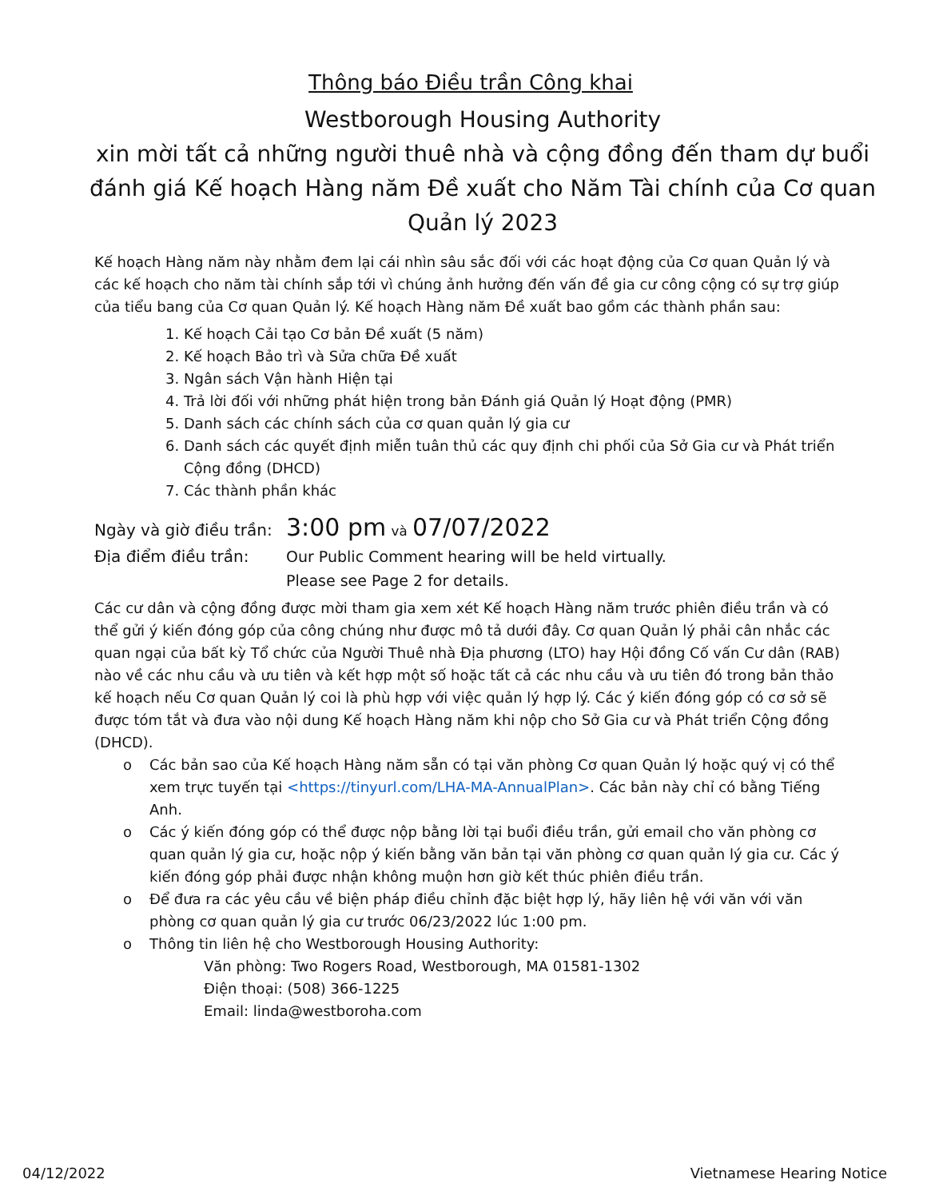Thông báo Điều trần Công khai
Westborough Housing Authority
xin mời tất cả những người thuê nhà và cộng đồng đến tham dự buổi đánh giá Kế hoạch Hàng năm Đề xuất cho Năm Tài chính của Cơ quan Quản lý 2023
Kế hoạch Hàng năm này nhằm đem lại cái nhìn sâu sắc đối với các hoạt động của Cơ quan Quản lý và các kế hoạch cho năm tài chính sắp tới vì chúng ảnh hưởng đến vấn đề gia cư công cộng có sự trợ giúp của tiểu bang của Cơ quan Quản lý. Kế hoạch Hàng năm Đề xuất bao gồm các thành phần sau:
1. Kế hoạch Cải tạo Cơ bản Đề xuất (5 năm)
2. Kế hoạch Bảo trì và Sửa chữa Đề xuất
3. Ngân sách Vận hành Hiện tại
4. Trả lời đối với những phát hiện trong bản Đánh giá Quản lý Hoạt động (PMR)
5. Danh sách các chính sách của cơ quan quản lý gia cư
6. Danh sách các quyết định miễn tuân thủ các quy định chi phối của Sở Gia cư và Phát triển Cộng đồng (DHCD)
7. Các thành phần khác
Ngày và giờ điều trần: 3:00 pm và 07/07/2022
Địa điểm điều trần: Our Public Comment hearing will be held virtually.
Please see Page 2 for details.
Các cư dân và cộng đồng được mời tham gia xem xét Kế hoạch Hàng năm trước phiên điều trần và có thể gửi ý kiến đóng góp của công chúng như được mô tả dưới đây. Cơ quan Quản lý phải cân nhắc các quan ngại của bất kỳ Tổ chức của Người Thuê nhà Địa phương (LTO) hay Hội đồng Cố vấn Cư dân (RAB) nào về các nhu cầu và ưu tiên và kết hợp một số hoặc tất cả các nhu cầu và ưu tiên đó trong bản thảo kế hoạch nếu Cơ quan Quản lý coi là phù hợp với việc quản lý hợp lý. Các ý kiến đóng góp có cơ sở sẽ được tóm tắt và đưa vào nội dung Kế hoạch Hàng năm khi nộp cho Sở Gia cư và Phát triển Cộng đồng (DHCD).
o Các bản sao của Kế hoạch Hàng năm sẵn có tại văn phòng Cơ quan Quản lý hoặc quý vị có thể xem trực tuyến tại <https://tinyurl.com/LHA-MA-AnnualPlan>. Các bản này chỉ có bằng Tiếng Anh.
o Các ý kiến đóng góp có thể được nộp bằng lời tại buổi điều trần, gửi email cho văn phòng cơ quan quản lý gia cư, hoặc nộp ý kiến bằng văn bản tại văn phòng cơ quan quản lý gia cư. Các ý kiến đóng góp phải được nhận không muộn hơn giờ kết thúc phiên điều trần.
o Để đưa ra các yêu cầu về biện pháp điều chỉnh đặc biệt hợp lý, hãy liên hệ với văn với văn phòng cơ quan quản lý gia cư trước 06/23/2022 lúc 1:00 pm.
o Thông tin liên hệ cho Westborough Housing Authority:
Văn phòng: Two Rogers Road, Westborough, MA 01581-1302
Điện thoại: (508) 366-1225
Email: linda@westboroha.com
04/12/2022 Vietnamese Hearing Notice